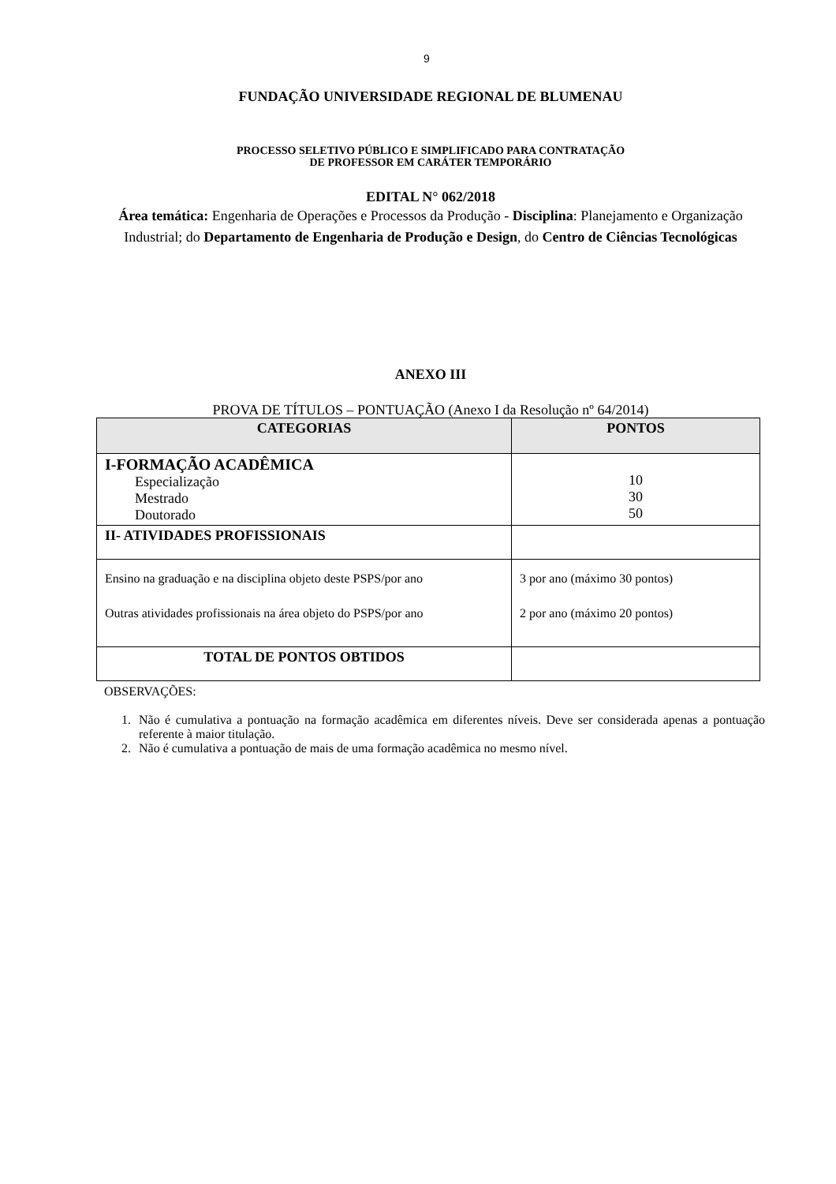9
FUNDAÇÃO UNIVERSIDADE REGIONAL DE BLUMENAU
PROCESSO SELETIVO PÚBLICO E SIMPLIFICADO PARA CONTRATAÇÃO
DE PROFESSOR EM CARÁTER TEMPORÁRIO
EDITAL N° 062/2018
Área temática: Engenharia de Operações e Processos da Produção - Disciplina: Planejamento e Organização Industrial; do Departamento de Engenharia de Produção e Design, do Centro de Ciências Tecnológicas
ANEXO III
PROVA DE TÍTULOS – PONTUAÇÃO (Anexo I da Resolução nº 64/2014)
| CATEGORIAS | PONTOS |
| --- | --- |
| I-FORMAÇÃO ACADÊMICA Especialização Mestrado Doutorado | 10 30 50 |
| II- ATIVIDADES PROFISSIONAIS | |
| Ensino na graduação e na disciplina objeto deste PSPS/por ano Outras atividades profissionais na área objeto do PSPS/por ano | 3 por ano (máximo 30 pontos) 2 por ano (máximo 20 pontos) |
| TOTAL DE PONTOS OBTIDOS | |
OBSERVAÇÕES:
1. Não é cumulativa a pontuação na formação acadêmica em diferentes níveis. Deve ser considerada apenas a pontuação referente à maior titulação.
2. Não é cumulativa a pontuação de mais de uma formação acadêmica no mesmo nível.